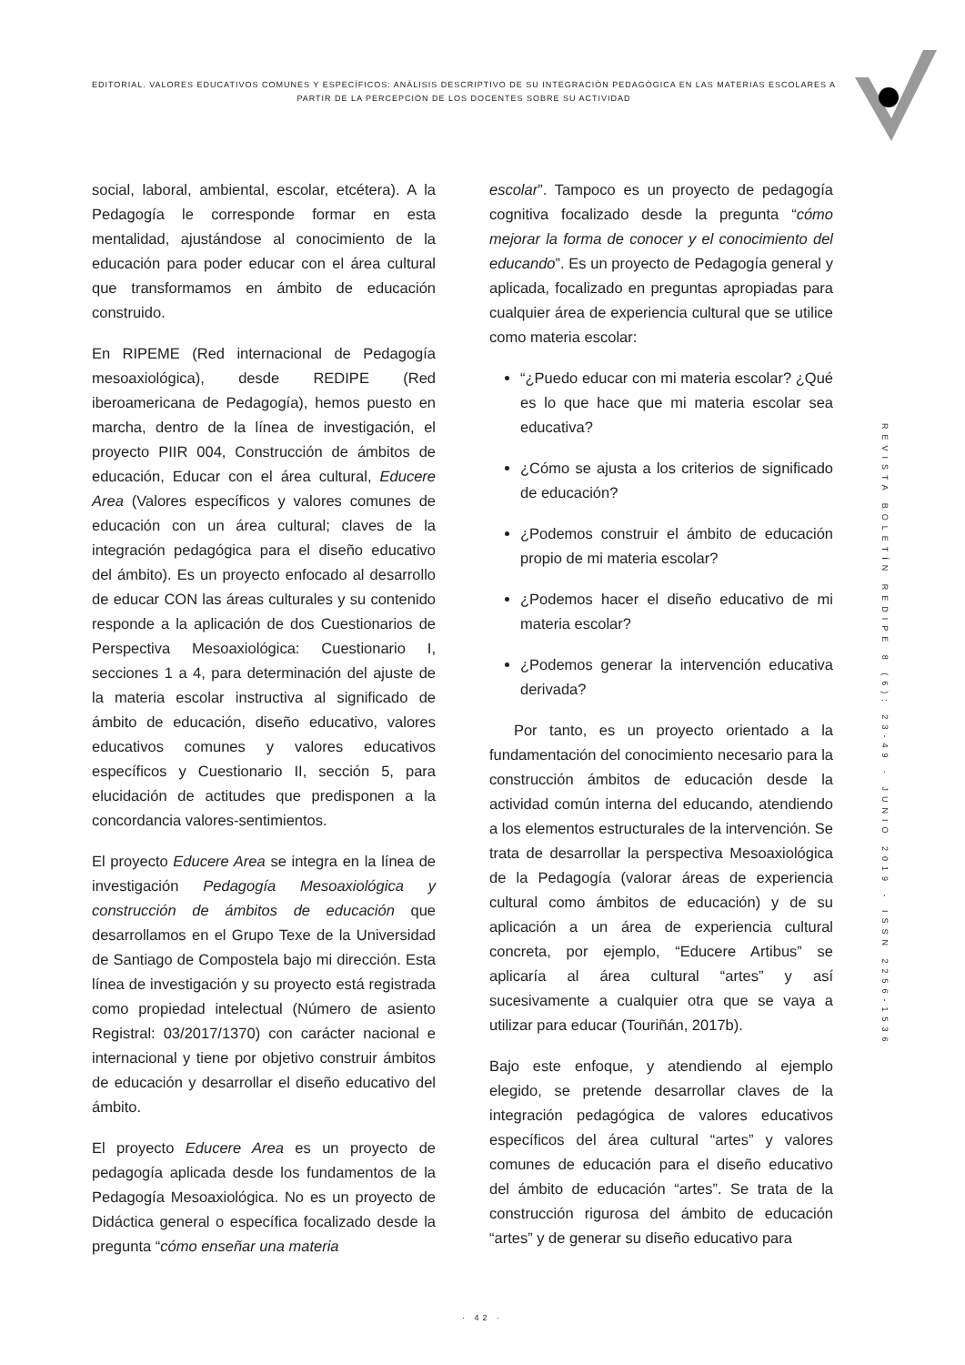EDITORIAL. VALORES EDUCATIVOS COMUNES Y ESPECÍFICOS: ANÀLISIS DESCRIPTIVO DE SU INTEGRACIÒN PEDAGÒGICA EN LAS MATERIAS ESCOLARES A PARTIR DE LA PERCEPCIÒN DE LOS DOCENTES SOBRE SU ACTIVIDAD
social, laboral, ambiental, escolar, etcétera). A la Pedagogía le corresponde formar en esta mentalidad, ajustándose al conocimiento de la educación para poder educar con el área cultural que transformamos en ámbito de educación construido.
En RIPEME (Red internacional de Pedagogía mesoaxiológica), desde REDIPE (Red iberoamericana de Pedagogía), hemos puesto en marcha, dentro de la línea de investigación, el proyecto PIIR 004, Construcción de ámbitos de educación, Educar con el área cultural, Educere Area (Valores específicos y valores comunes de educación con un área cultural; claves de la integración pedagógica para el diseño educativo del ámbito). Es un proyecto enfocado al desarrollo de educar CON las áreas culturales y su contenido responde a la aplicación de dos Cuestionarios de Perspectiva Mesoaxiológica: Cuestionario I, secciones 1 a 4, para determinación del ajuste de la materia escolar instructiva al significado de ámbito de educación, diseño educativo, valores educativos comunes y valores educativos específicos y Cuestionario II, sección 5, para elucidación de actitudes que predisponen a la concordancia valores-sentimientos.
El proyecto Educere Area se integra en la línea de investigación Pedagogía Mesoaxiológica y construcción de ámbitos de educación que desarrollamos en el Grupo Texe de la Universidad de Santiago de Compostela bajo mi dirección. Esta línea de investigación y su proyecto está registrada como propiedad intelectual (Número de asiento Registral: 03/2017/1370) con carácter nacional e internacional y tiene por objetivo construir ámbitos de educación y desarrollar el diseño educativo del ámbito.
El proyecto Educere Area es un proyecto de pedagogía aplicada desde los fundamentos de la Pedagogía Mesoaxiológica. No es un proyecto de Didáctica general o específica focalizado desde la pregunta “cómo enseñar una materia
escolar”. Tampoco es un proyecto de pedagogía cognitiva focalizado desde la pregunta “cómo mejorar la forma de conocer y el conocimiento del educando”. Es un proyecto de Pedagogía general y aplicada, focalizado en preguntas apropiadas para cualquier área de experiencia cultural que se utilice como materia escolar:
“¿Puedo educar con mi materia escolar? ¿Qué es lo que hace que mi materia escolar sea educativa?
¿Cómo se ajusta a los criterios de significado de educación?
¿Podemos construir el ámbito de educación propio de mi materia escolar?
¿Podemos hacer el diseño educativo de mi materia escolar?
¿Podemos generar la intervención educativa derivada?
Por tanto, es un proyecto orientado a la fundamentación del conocimiento necesario para la construcción ámbitos de educación desde la actividad común interna del educando, atendiendo a los elementos estructurales de la intervención. Se trata de desarrollar la perspectiva Mesoaxiológica de la Pedagogía (valorar áreas de experiencia cultural como ámbitos de educación) y de su aplicación a un área de experiencia cultural concreta, por ejemplo, “Educere Artibus” se aplicaría al área cultural “artes” y así sucesivamente a cualquier otra que se vaya a utilizar para educar (Touriñán, 2017b).
Bajo este enfoque, y atendiendo al ejemplo elegido, se pretende desarrollar claves de la integración pedagógica de valores educativos específicos del área cultural “artes” y valores comunes de educación para el diseño educativo del ámbito de educación “artes”. Se trata de la construcción rigurosa del ámbito de educación “artes” y de generar su diseño educativo para
REVISTA BOLETÍN REDIPE 8 (6): 23-49 - JUNIO 2019 - ISSN 2256-1536
· 42 ·